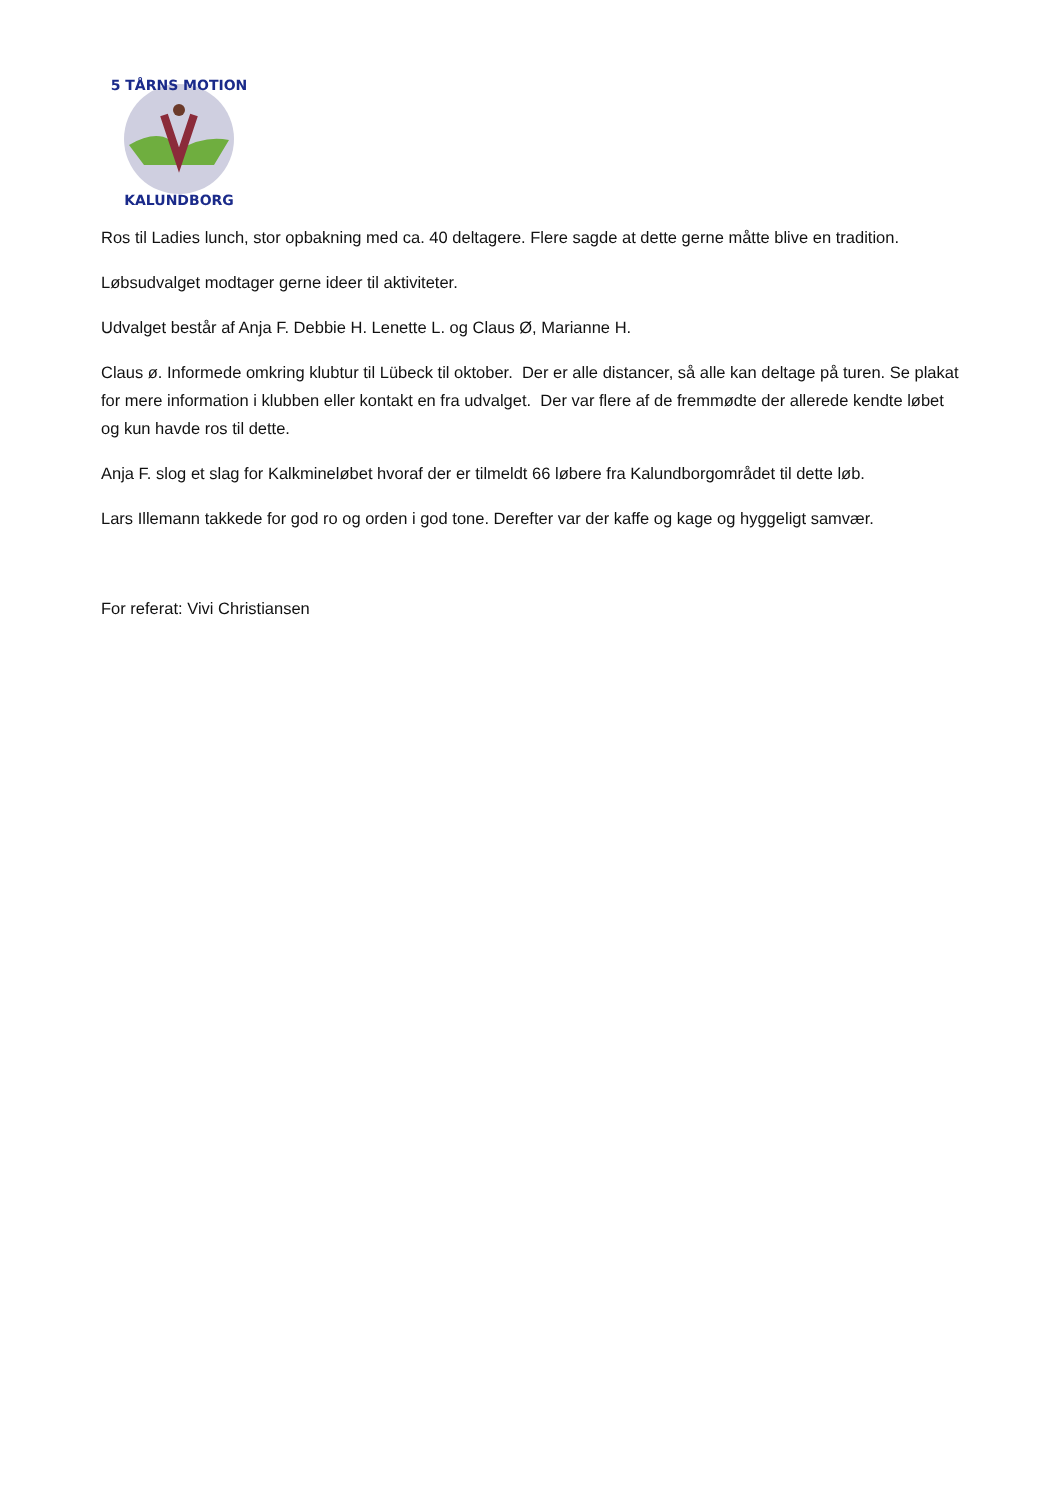5 TÅRNS MOTION
KALUNDBORG
Ros til Ladies lunch, stor opbakning med ca. 40 deltagere. Flere sagde at dette gerne måtte blive en tradition.
Løbsudvalget modtager gerne ideer til aktiviteter.
Udvalget består af Anja F. Debbie H. Lenette L. og Claus Ø, Marianne H.
Claus ø. Informede omkring klubtur til Lübeck til oktober. Der er alle distancer, så alle kan deltage på turen. Se plakat for mere information i klubben eller kontakt en fra udvalget. Der var flere af de fremmødte der allerede kendte løbet og kun havde ros til dette.
Anja F. slog et slag for Kalkmineløbet hvoraf der er tilmeldt 66 løbere fra Kalundborgområdet til dette løb.
Lars Illemann takkede for god ro og orden i god tone. Derefter var der kaffe og kage og hyggeligt samvær.
For referat: Vivi Christiansen